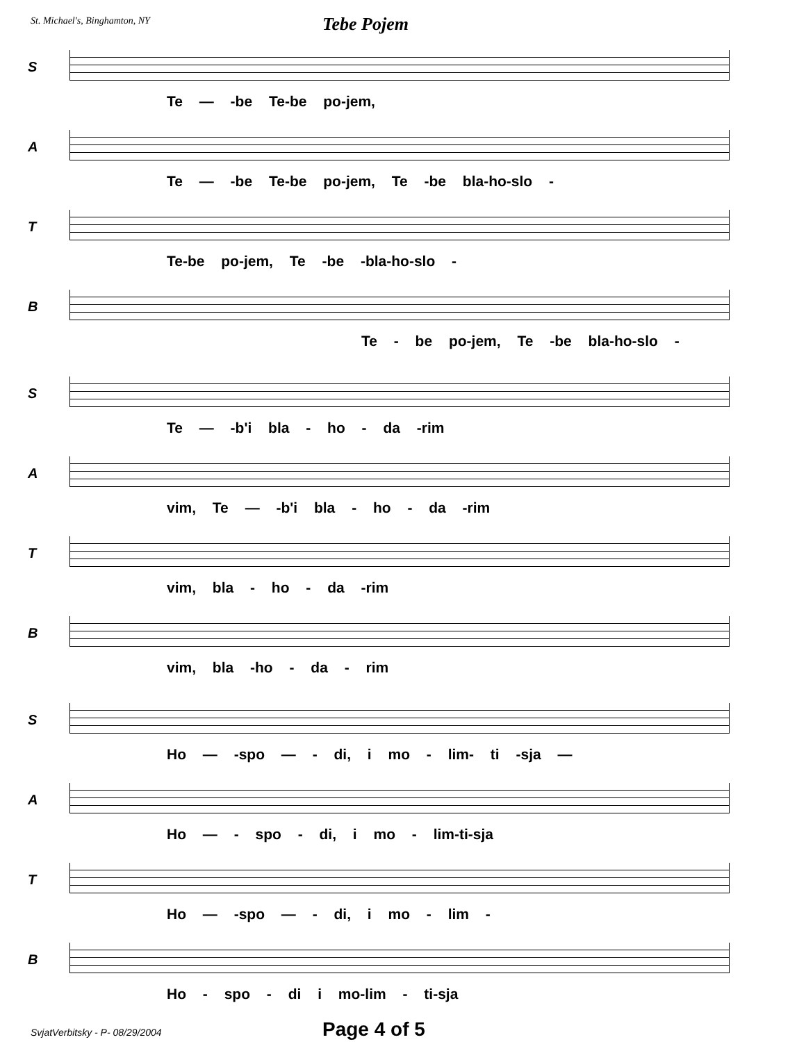St. Michael's, Binghamton, NY
Tebe Pojem
S
Te — -be Te-be po-jem,
A
Te — -be Te-be po-jem, Te -be bla-ho-slo -
T
Te-be po-jem, Te -be -bla-ho-slo -
B
Te - be po-jem, Te -be bla-ho-slo -
S
Te — -b'i bla - ho - da -rim
A
vim, Te — -b'i bla - ho - da -rim
T
vim, bla - ho - da -rim
B
vim, bla -ho - da - rim
S
Ho — -spo — - di, i mo - lim- ti -sja —
A
Ho — - spo - di, i mo - lim-ti-sja
T
Ho — -spo — - di, i mo - lim -
B
Ho - spo - di i mo-lim - ti-sja
SvjatVerbitsky - P- 08/29/2004
Page 4 of 5